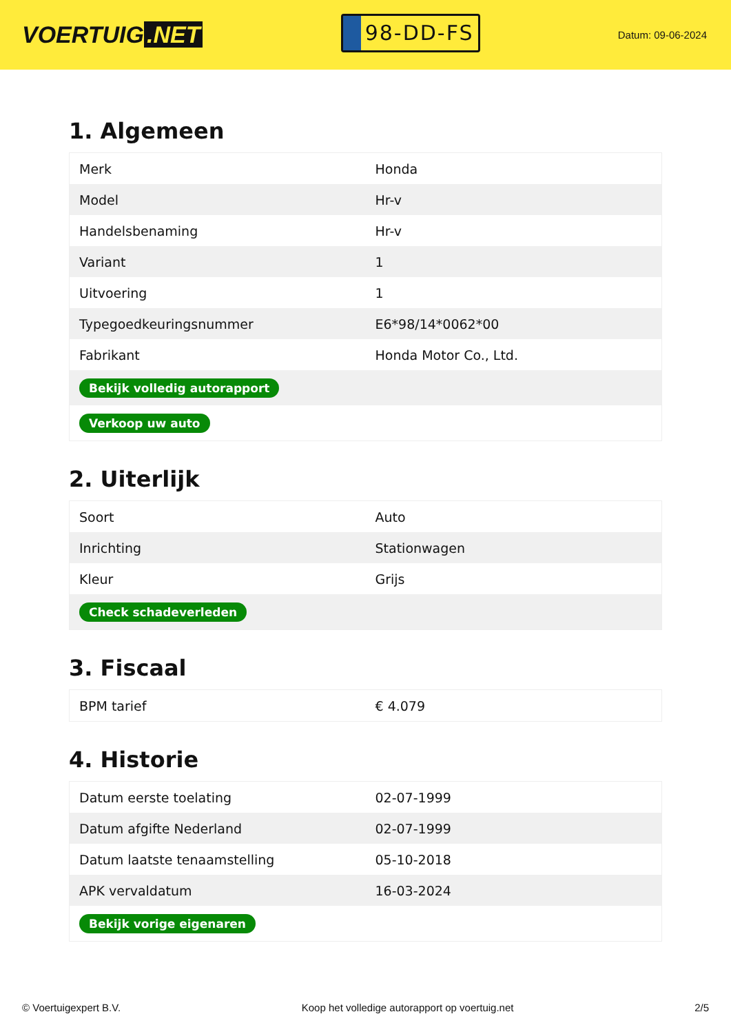VOERTUIG.NET
98-DD-FS
Datum: 09-06-2024
1. Algemeen
| Merk | Honda |
| Model | Hr-v |
| Handelsbenaming | Hr-v |
| Variant | 1 |
| Uitvoering | 1 |
| Typegoedkeuringsnummer | E6*98/14*0062*00 |
| Fabrikant | Honda Motor Co., Ltd. |
| Bekijk volledig autorapport | |
| Verkoop uw auto | |
2. Uiterlijk
| Soort | Auto |
| Inrichting | Stationwagen |
| Kleur | Grijs |
| Check schadeverleden | |
3. Fiscaal
| BPM tarief | € 4.079 |
4. Historie
| Datum eerste toelating | 02-07-1999 |
| Datum afgifte Nederland | 02-07-1999 |
| Datum laatste tenaamstelling | 05-10-2018 |
| APK vervaldatum | 16-03-2024 |
| Bekijk vorige eigenaren | |
© Voertuigexpert B.V. Koop het volledige autorapport op voertuig.net 2/5